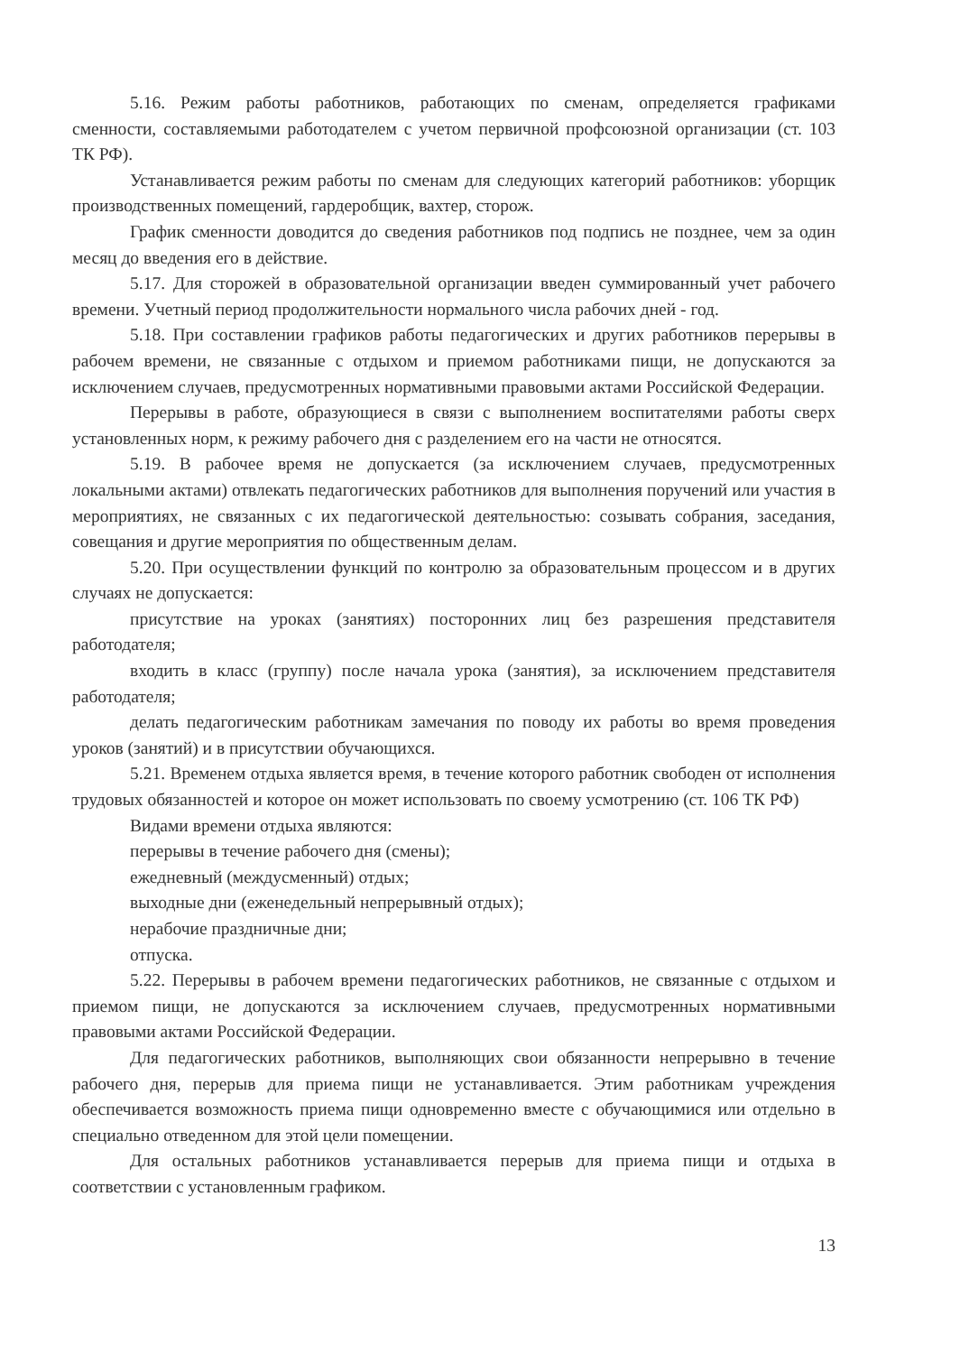5.16. Режим работы работников, работающих по сменам, определяется графиками сменности, составляемыми работодателем с учетом первичной профсоюзной организации (ст. 103 ТК РФ).
Устанавливается режим работы по сменам для следующих категорий работников: уборщик производственных помещений, гардеробщик, вахтер, сторож.
График сменности доводится до сведения работников под подпись не позднее, чем за один месяц до введения его в действие.
5.17. Для сторожей в образовательной организации введен суммированный учет рабочего времени. Учетный период продолжительности нормального числа рабочих дней - год.
5.18. При составлении графиков работы педагогических и других работников перерывы в рабочем времени, не связанные с отдыхом и приемом работниками пищи, не допускаются за исключением случаев, предусмотренных нормативными правовыми актами Российской Федерации.
Перерывы в работе, образующиеся в связи с выполнением воспитателями работы сверх установленных норм, к режиму рабочего дня с разделением его на части не относятся.
5.19. В рабочее время не допускается (за исключением случаев, предусмотренных локальными актами) отвлекать педагогических работников для выполнения поручений или участия в мероприятиях, не связанных с их педагогической деятельностью: созывать собрания, заседания, совещания и другие мероприятия по общественным делам.
5.20. При осуществлении функций по контролю за образовательным процессом и в других случаях не допускается:
присутствие на уроках (занятиях) посторонних лиц без разрешения представителя работодателя;
входить в класс (группу) после начала урока (занятия), за исключением представителя работодателя;
делать педагогическим работникам замечания по поводу их работы во время проведения уроков (занятий) и в присутствии обучающихся.
5.21. Временем отдыха является время, в течение которого работник свободен от исполнения трудовых обязанностей и которое он может использовать по своему усмотрению (ст. 106 ТК РФ)
Видами времени отдыха являются:
перерывы в течение рабочего дня (смены);
ежедневный (междусменный) отдых;
выходные дни (еженедельный непрерывный отдых);
нерабочие праздничные дни;
отпуска.
5.22. Перерывы в рабочем времени педагогических работников, не связанные с отдыхом и приемом пищи, не допускаются за исключением случаев, предусмотренных нормативными правовыми актами Российской Федерации.
Для педагогических работников, выполняющих свои обязанности непрерывно в течение рабочего дня, перерыв для приема пищи не устанавливается. Этим работникам учреждения обеспечивается возможность приема пищи одновременно вместе с обучающимися или отдельно в специально отведенном для этой цели помещении.
Для остальных работников устанавливается перерыв для приема пищи и отдыха в соответствии с установленным графиком.
13